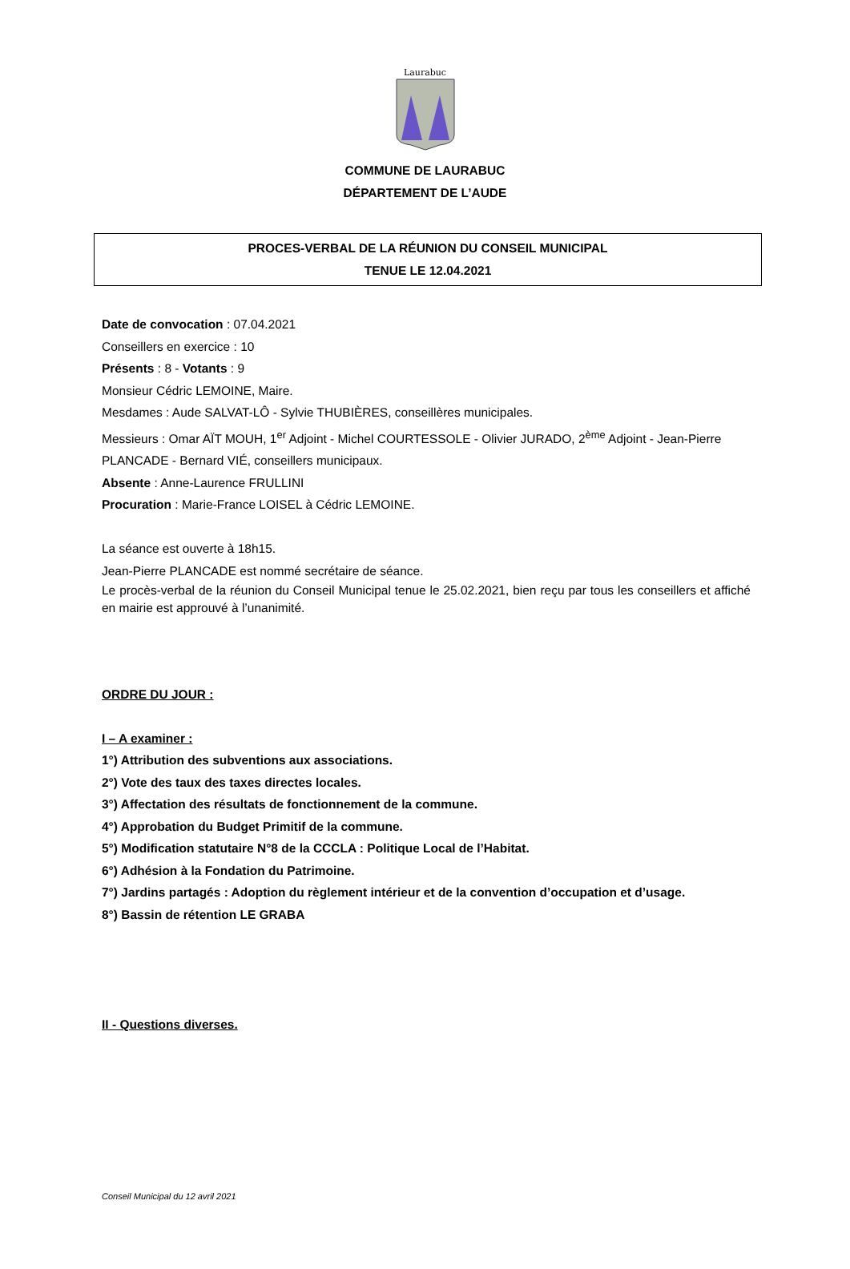Laurabuc
COMMUNE DE LAURABUC
DÉPARTEMENT DE L’AUDE
PROCES-VERBAL DE LA RÉUNION DU CONSEIL MUNICIPAL
TENUE LE 12.04.2021
Date de convocation : 07.04.2021
Conseillers en exercice : 10
Présents : 8 - Votants : 9
Monsieur Cédric LEMOINE, Maire.
Mesdames : Aude SALVAT-LÔ - Sylvie THUBIÈRES, conseillères municipales.
Messieurs : Omar AÏT MOUH, 1<sup>er</sup> Adjoint - Michel COURTESSOLE - Olivier JURADO, 2<sup>ème</sup> Adjoint - Jean-Pierre PLANCADE - Bernard VIÉ, conseillers municipaux.
Absente : Anne-Laurence FRULLINI
Procuration : Marie-France LOISEL à Cédric LEMOINE.
La séance est ouverte à 18h15.
Jean-Pierre PLANCADE est nommé secrétaire de séance.
Le procès-verbal de la réunion du Conseil Municipal tenue le 25.02.2021, bien reçu par tous les conseillers et affiché en mairie est approuvé à l’unanimité.
ORDRE DU JOUR :
I – A examiner :
1°) Attribution des subventions aux associations.
2°) Vote des taux des taxes directes locales.
3°) Affectation des résultats de fonctionnement de la commune.
4°) Approbation du Budget Primitif de la commune.
5°) Modification statutaire N°8 de la CCCLA : Politique Local de l’Habitat.
6°) Adhésion à la Fondation du Patrimoine.
7°) Jardins partagés : Adoption du règlement intérieur et de la convention d’occupation et d’usage.
8°) Bassin de rétention LE GRABA
II - Questions diverses.
Conseil Municipal du 12 avril 2021